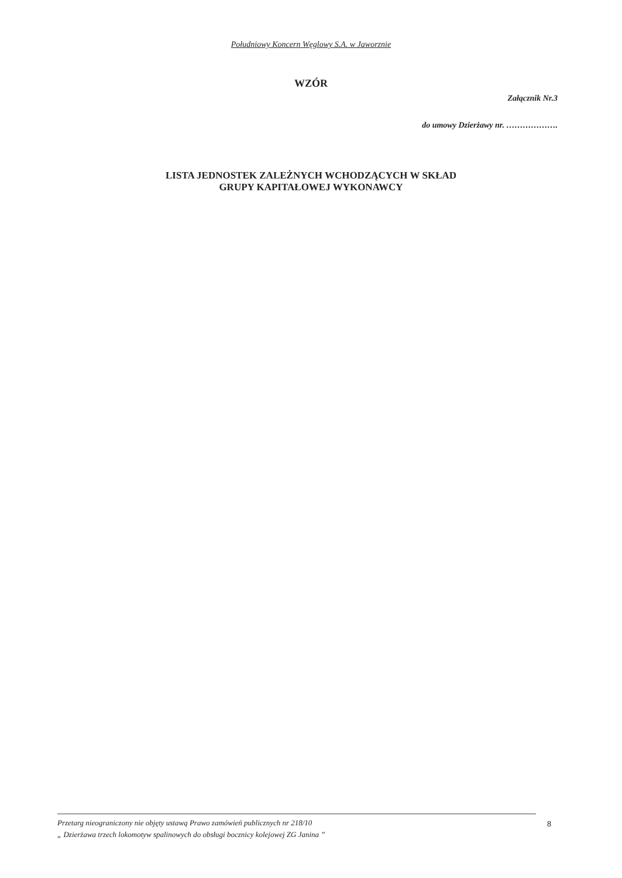Południowy Koncern Węglowy S.A. w Jaworznie
WZÓR
Załącznik Nr.3
do umowy Dzierżawy nr. ……………….
LISTA JEDNOSTEK ZALEŻNYCH WCHODZĄCYCH W SKŁAD
GRUPY KAPITAŁOWEJ WYKONAWCY
Przetarg nieograniczony nie objęty ustawą Prawo zamówień publicznych nr 218/10
„ Dzierżawa trzech lokomotyw spalinowych do obsługi bocznicy kolejowej ZG Janina ”
8